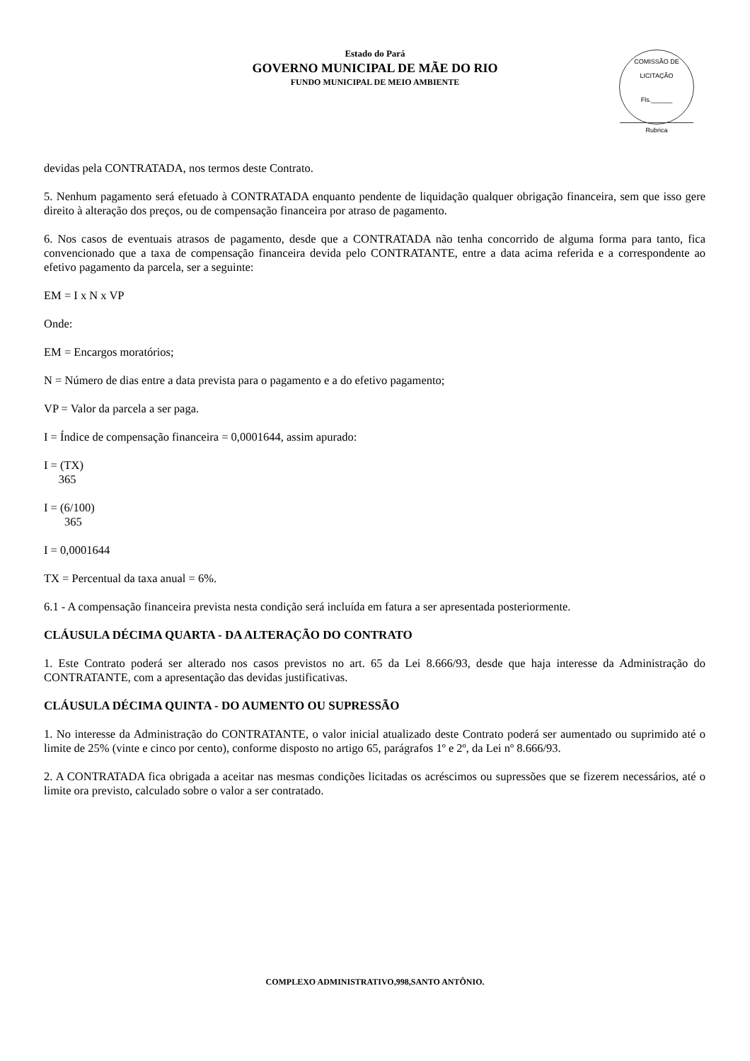Estado do Pará
GOVERNO MUNICIPAL DE MÃE DO RIO
FUNDO MUNICIPAL DE MEIO AMBIENTE
COMISSÃO DE LICITAÇÃO
Fls.______
Rubrica
devidas pela CONTRATADA, nos termos deste Contrato.
5. Nenhum pagamento será efetuado à CONTRATADA enquanto pendente de liquidação qualquer obrigação financeira, sem que isso gere direito à alteração dos preços, ou de compensação financeira por atraso de pagamento.
6. Nos casos de eventuais atrasos de pagamento, desde que a CONTRATADA não tenha concorrido de alguma forma para tanto, fica convencionado que a taxa de compensação financeira devida pelo CONTRATANTE, entre a data acima referida e a correspondente ao efetivo pagamento da parcela, ser a seguinte:
EM = I x N x VP
Onde:
EM = Encargos moratórios;
N = Número de dias entre a data prevista para o pagamento e a do efetivo pagamento;
VP = Valor da parcela a ser paga.
I = Índice de compensação financeira = 0,0001644, assim apurado:
I = (TX)
365
I = (6/100)
365
I = 0,0001644
TX = Percentual da taxa anual = 6%.
6.1 - A compensação financeira prevista nesta condição será incluída em fatura a ser apresentada posteriormente.
CLÁUSULA DÉCIMA QUARTA - DA ALTERAÇÃO DO CONTRATO
1. Este Contrato poderá ser alterado nos casos previstos no art. 65 da Lei 8.666/93, desde que haja interesse da Administração do CONTRATANTE, com a apresentação das devidas justificativas.
CLÁUSULA DÉCIMA QUINTA - DO AUMENTO OU SUPRESSÃO
1. No interesse da Administração do CONTRATANTE, o valor inicial atualizado deste Contrato poderá ser aumentado ou suprimido até o limite de 25% (vinte e cinco por cento), conforme disposto no artigo 65, parágrafos 1º e 2º, da Lei nº 8.666/93.
2. A CONTRATADA fica obrigada a aceitar nas mesmas condições licitadas os acréscimos ou supressões que se fizerem necessários, até o limite ora previsto, calculado sobre o valor a ser contratado.
COMPLEXO ADMINISTRATIVO,998,SANTO ANTÔNIO.